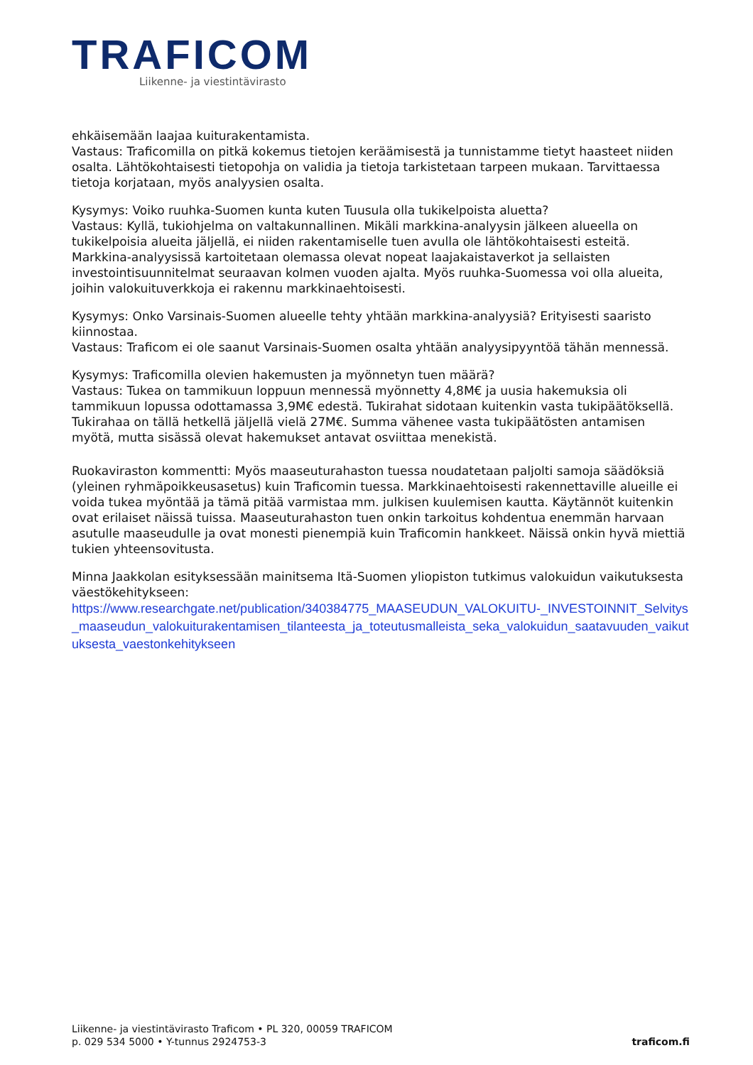TRAFICOM
Liikenne- ja viestintävirasto
ehkäisemään laajaa kuiturakentamista.
Vastaus: Traficomilla on pitkä kokemus tietojen keräämisestä ja tunnistamme tietyt haasteet niiden osalta. Lähtökohtaisesti tietopohja on validia ja tietoja tarkistetaan tarpeen mukaan. Tarvittaessa tietoja korjataan, myös analyysien osalta.
Kysymys: Voiko ruuhka-Suomen kunta kuten Tuusula olla tukikelpoista aluetta?
Vastaus: Kyllä, tukiohjelma on valtakunnallinen. Mikäli markkina-analyysin jälkeen alueella on tukikelpoisia alueita jäljellä, ei niiden rakentamiselle tuen avulla ole lähtökohtaisesti esteitä. Markkina-analyysissä kartoitetaan olemassa olevat nopeat laajakaistaverkot ja sellaisten investointisuunnitelmat seuraavan kolmen vuoden ajalta. Myös ruuhka-Suomessa voi olla alueita, joihin valokuituverkkoja ei rakennu markkinaehtoisesti.
Kysymys: Onko Varsinais-Suomen alueelle tehty yhtään markkina-analyysiä? Erityisesti saaristo kiinnostaa.
Vastaus: Traficom ei ole saanut Varsinais-Suomen osalta yhtään analyysipyyntöä tähän mennessä.
Kysymys: Traficomilla olevien hakemusten ja myönnetyn tuen määrä?
Vastaus: Tukea on tammikuun loppuun mennessä myönnetty 4,8M€ ja uusia hakemuksia oli tammikuun lopussa odottamassa 3,9M€ edestä. Tukirahat sidotaan kuitenkin vasta tukipäätöksellä. Tukirahaa on tällä hetkellä jäljellä vielä 27M€. Summa vähenee vasta tukipäätösten antamisen myötä, mutta sisässä olevat hakemukset antavat osviittaa menekistä.
Ruokaviraston kommentti: Myös maaseuturahaston tuessa noudatetaan paljolti samoja säädöksiä (yleinen ryhmäpoikkeusasetus) kuin Traficomin tuessa. Markkinaehtoisesti rakennettaville alueille ei voida tukea myöntää ja tämä pitää varmistaa mm. julkisen kuulemisen kautta. Käytännöt kuitenkin ovat erilaiset näissä tuissa. Maaseuturahaston tuen onkin tarkoitus kohdentua enemmän harvaan asutulle maaseudulle ja ovat monesti pienempiä kuin Traficomin hankkeet. Näissä onkin hyvä miettiä tukien yhteensovitusta.
Minna Jaakkolan esityksessään mainitsema Itä-Suomen yliopiston tutkimus valokuidun vaikutuksesta väestökehitykseen:
https://www.researchgate.net/publication/340384775_MAASEUDUN_VALOKUITU-_INVESTOINNIT_Selvitys_maaseudun_valokuiturakentamisen_tilanteesta_ja_toteutusmalleista_seka_valokuidun_saatavuuden_vaikutuksesta_vaestonkehitykseen
Liikenne- ja viestintävirasto Traficom • PL 320, 00059 TRAFICOM
p. 029 534 5000 • Y-tunnus 2924753-3
traficom.fi